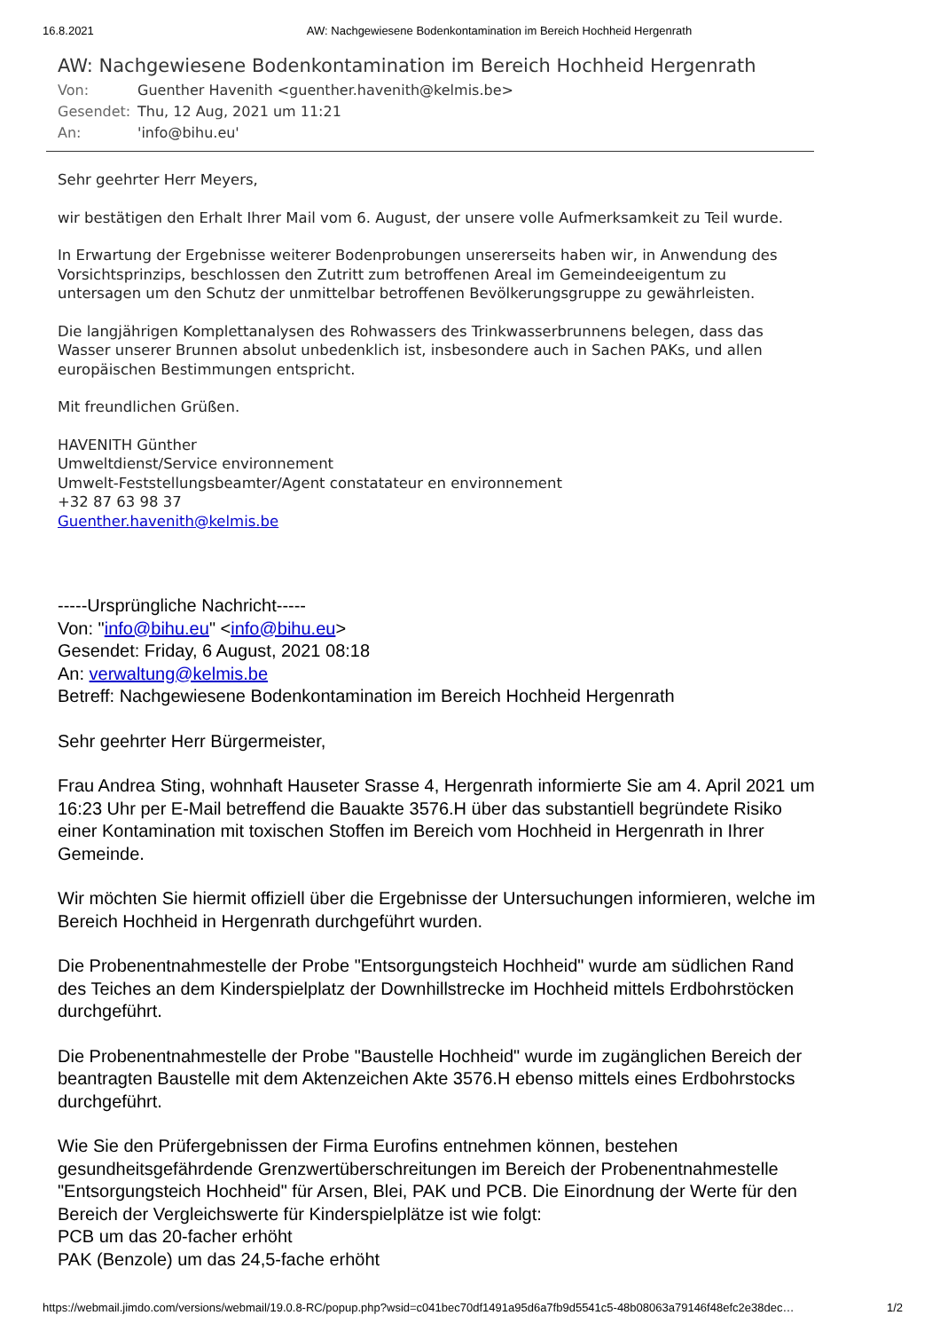16.8.2021 AW: Nachgewiesene Bodenkontamination im Bereich Hochheid Hergenrath
AW: Nachgewiesene Bodenkontamination im Bereich Hochheid Hergenrath
Von: Guenther Havenith <guenther.havenith@kelmis.be>
Gesendet: Thu, 12 Aug, 2021 um 11:21
An: 'info@bihu.eu'
Sehr geehrter Herr Meyers,
wir bestätigen den Erhalt Ihrer Mail vom 6. August, der unsere volle Aufmerksamkeit zu Teil wurde.
In Erwartung der Ergebnisse weiterer Bodenprobungen unsererseits haben wir, in Anwendung des Vorsichtsprinzips, beschlossen den Zutritt zum betroffenen Areal im Gemeindeeigentum zu untersagen um den Schutz der unmittelbar betroffenen Bevölkerungsgruppe zu gewährleisten.
Die langjährigen Komplettanalysen des Rohwassers des Trinkwasserbrunnens belegen, dass das Wasser unserer Brunnen absolut unbedenklich ist, insbesondere auch in Sachen PAKs, und allen europäischen Bestimmungen entspricht.
Mit freundlichen Grüßen.
HAVENITH Günther
Umweltdienst/Service environnement
Umwelt-Feststellungsbeamter/Agent constatateur en environnement
+32 87 63 98 37
Guenther.havenith@kelmis.be
-----Ursprüngliche Nachricht-----
Von: "info@bihu.eu" <info@bihu.eu>
Gesendet: Friday, 6 August, 2021 08:18
An: verwaltung@kelmis.be
Betreff: Nachgewiesene Bodenkontamination im Bereich Hochheid Hergenrath
Sehr geehrter Herr Bürgermeister,
Frau Andrea Sting, wohnhaft Hauseter Srasse 4, Hergenrath informierte Sie am 4. April 2021 um 16:23 Uhr per E-Mail betreffend die Bauakte 3576.H über das substantiell begründete Risiko einer Kontamination mit toxischen Stoffen im Bereich vom Hochheid in Hergenrath in Ihrer Gemeinde.
Wir möchten Sie hiermit offiziell über die Ergebnisse der Untersuchungen informieren, welche im Bereich Hochheid in Hergenrath durchgeführt wurden.
Die Probenentnahmestelle der Probe "Entsorgungsteich Hochheid" wurde am südlichen Rand des Teiches an dem Kinderspielplatz der Downhillstrecke im Hochheid mittels Erdbohrstöcken durchgeführt.
Die Probenentnahmestelle der Probe "Baustelle Hochheid" wurde im zugänglichen Bereich der beantragten Baustelle mit dem Aktenzeichen Akte 3576.H ebenso mittels eines Erdbohrstocks durchgeführt.
Wie Sie den Prüfergebnissen der Firma Eurofins entnehmen können, bestehen gesundheitsgefährdende Grenzwertüberschreitungen im Bereich der Probenentnahmestelle "Entsorgungsteich Hochheid" für Arsen, Blei, PAK und PCB. Die Einordnung der Werte für den Bereich der Vergleichswerte für Kinderspielplätze ist wie folgt:
PCB um das 20-facher erhöht
PAK (Benzole) um das 24,5-fache erhöht
https://webmail.jimdo.com/versions/webmail/19.0.8-RC/popup.php?wsid=c041bec70df1491a95d6a7fb9d5541c5-48b08063a79146f48efc2e38dec… 1/2